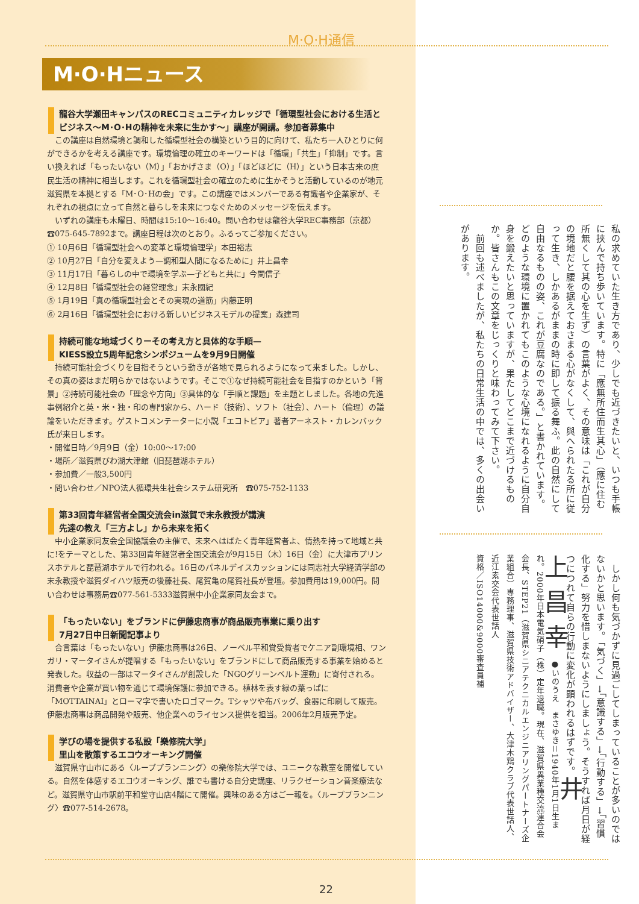M·O·H通信
M·O·Hニュース
龍谷大学瀬田キャンパスのRECコミュニティカレッジで「循環型社会における生活とビジネス〜M･O･Hの精神を未来に生かす〜」講座が開講。参加者募集中
この講座は自然環境と調和した循環型社会の構築という目的に向けて、私たち一人ひとりに何ができるかを考える講座です。環境倫理の確立のキーワードは「循環」「共生」「抑制」です。言い換えれば「もったいない（M）」「おかげさま（O）」「ほどほどに（H）」という日本古来の庶民生活の精神に相当します。これを循環型社会の確立のために生かそうと活動しているのが地元滋賀県を本拠とする「M･O･Hの会」です。この講座ではメンバーである有識者や企業家が、それぞれの視点に立って自然と暮らしを未来につなぐためのメッセージを伝えます。
いずれの講座も木曜日、時間は15:10〜16:40。問い合わせは龍谷大学REC事務部（京都）☎075-645-7892まで。講座日程は次のとおり。ふるってご参加ください。
① 10月6日「循環型社会への変革と環境倫理学」本田裕志
② 10月27日「自分を変えよう—調和型人間になるために」井上昌幸
③ 11月17日「暮らしの中で環境を学ぶ—子どもと共に」今関信子
④ 12月8日「循環型社会の経営理念」末永國紀
⑤ 1月19日「真の循環型社会とその実現の道筋」内藤正明
⑥ 2月16日「循環型社会における新しいビジネスモデルの提案」森建司
持続可能な地域づくりーその考え方と具体的な手順—
KIESS設立5周年記念シンポジュームを9月9日開催
持続可能社会づくりを目指そうという動きが各地で見られるようになって来ました。しかし、その真の姿はまだ明らかではないようです。そこで①なぜ持続可能社会を目指すのかという「背景」②持続可能社会の「理念や方向」③具体的な「手順と課題」を主題としました。各地の先進事例紹介と英・米・独・印の専門家から、ハード（技術）、ソフト（社会）、ハート（倫理）の議論をいただきます。ゲストコメンテーターに小説「エコトピア」著者アーネスト・カレンバック氏が来日します。
・開催日時／9月9日（金）10:00〜17:00
・場所／滋賀県びわ湖大津館（旧琵琶湖ホテル）
・参加費／一般3,500円
・問い合わせ／NPO法人循環共生社会システム研究所　☎075-752-1133
第33回青年経営者全国交流会in滋賀で末永教授が講演
先達の教え「三方よし」から未来を拓く
中小企業家同友会全国協議会の主催で、未来へはばたく青年経営者よ、情熱を持って地域と共に!をテーマとした、第33回青年経営者全国交流会が9月15日（木）16日（金）に大津市プリンスホテルと琵琶湖ホテルで行われる。16日のパネルデイスカッションには同志社大学経済学部の末永教授や滋賀ダイハツ販売の後藤社長、尾賀亀の尾賀社長が登壇。参加費用は19,000円。問い合わせは事務局☎077-561-5333滋賀県中小企業家同友会まで。
「もったいない」をブランドに伊藤忠商事が商品販売事業に乗り出す
7月27日中日新聞記事より
合言葉は「もったいない」伊藤忠商事は26日、ノーベル平和賞受賞者でケニア副環境相、ワンガリ・マータイさんが提唱する「もったいない」をブランドにして商品販売する事業を始めると発表した。収益の一部はマータイさんが創設した「NGOグリーンベルト運動」に寄付される。消費者や企業が買い物を通じて環境保護に参加できる。植林を表す緑の葉っぱに「MOTTAINAI」とローマ字で書いたロゴマーク。Tシャツや布バッグ、食器に印刷して販売。伊藤忠商事は商品開発や販売、他企業へのライセンス提供を担当。2006年2月販売予定。
学びの場を提供する私設「樂修院大学」
里山を散策するエコウオーキング開催
滋賀県守山市にある〈ループプランニング〉の樂修院大学では、ユニークな教室を開催している。自然を体感するエコウオーキング、誰でも書ける自分史講座、リラクゼーション音楽療法など。滋賀県守山市駅前平和堂守山店4階にて開催。興味のある方はご一報を。〈ループプランニング〉☎077-514-2678。
22
私の求めていた生き方であり、少しでも近づきたいと、いつも手帳に挟んで持ち歩いています。特に「應無所住而生其心」（應に住む所無くして其の心を生ず）の言葉がよく、その意味は「これが自分の境地だと腰を据えておさまる心がなくして、與へられたる所に従って生き、しかあるがままの時に即して振る舞ふ。此の自然にして自由なるものの姿、これが豆腐なのである。」と書かれています。どのような環境に置かれてもこのような心境になれるように自分自身を鍛えたいと思っていますが、果たしてどこまで近づけるものか。皆さんもこの文章をじっくりと味わってみて下さい。
　前回も述べましたが、私たちの日常生活の中では、多くの出会いがあります。
　しかし何も気づかずに見過ごしてしまっていることが多いのではないかと思います。「気づく」→「意識する」→「行動する」→「習慣化する」努力を惜しまないようにしましょう。そうすれば月日が経つにつれて自らの行動に変化が顕われるはずです。 井上昌幸 ●いのうえ　まさゆき＝1940年1月1日生まれ。2000年日本電気硝子（株）定年退職。現在、滋賀県異業種交流連合会会長、STEP21（滋賀県シニアテクニカルエンジニアリングパートナーズ企業組合）専務理事、滋賀県技術アドバイザー、大津木鶏クラブ代表世話人、近江素交会代表世話人
資格／ISO14000&9000審査員補